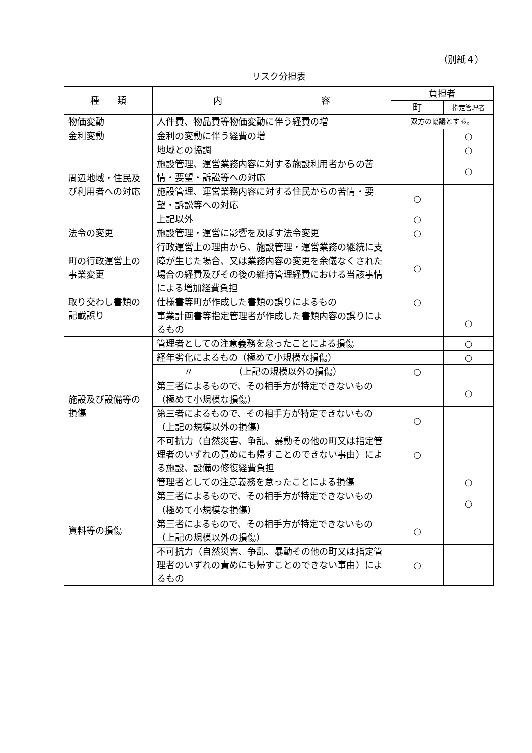（別紙４）
リスク分担表
| 種 類 | 内 容 | 負担者 | |
| --- | --- | --- | --- |
| | | 町 | 指定管理者 |
| 物価変動 | 人件費、物品費等物価変動に伴う経費の増 | 双方の協議とする。 | |
| 金利変動 | 金利の変動に伴う経費の増 | | ○ |
| 周辺地域・住民及び利用者への対応 | 地域との協調 | | ○ |
| | 施設管理、運営業務内容に対する施設利用者からの苦情・要望・訴訟等への対応 | | ○ |
| | 施設管理、運営業務内容に対する住民からの苦情・要望・訴訟等への対応 | ○ | |
| | 上記以外 | ○ | |
| 法令の変更 | 施設管理・運営に影響を及ぼす法令変更 | ○ | |
| 町の行政運営上の 事業変更 | 行政運営上の理由から、施設管理・運営業務の継続に支障が生じた場合、又は業務内容の変更を余儀なくされた場合の経費及びその後の維持管理経費における当該事情による増加経費負担 | ○ | |
| 取り交わし書類の 記載誤り | 仕様書等町が作成した書類の誤りによるもの | ○ | |
| | 事業計画書等指定管理者が作成した書類内容の誤りによるもの | | ○ |
| 施設及び設備等の損傷 | 管理者としての注意義務を怠ったことによる損傷 | | ○ |
| | 経年劣化によるもの（極めて小規模な損傷） | | ○ |
| | 〃 （上記の規模以外の損傷） | ○ | |
| | 第三者によるもので、その相手方が特定できないもの（極めて小規模な損傷） | | ○ |
| | 第三者によるもので、その相手方が特定できないもの（上記の規模以外の損傷） | ○ | |
| | 不可抗力（自然災害、争乱、暴動その他の町又は指定管理者のいずれの責めにも帰すことのできない事由）による施設、設備の修復経費負担 | ○ | |
| 資料等の損傷 | 管理者としての注意義務を怠ったことによる損傷 | | ○ |
| | 第三者によるもので、その相手方が特定できないもの （極めて小規模な損傷） | | ○ |
| | 第三者によるもので、その相手方が特定できないもの（上記の規模以外の損傷） | ○ | |
| | 不可抗力（自然災害、争乱、暴動その他の町又は指定管理者のいずれの責めにも帰すことのできない事由）によるもの | ○ | |